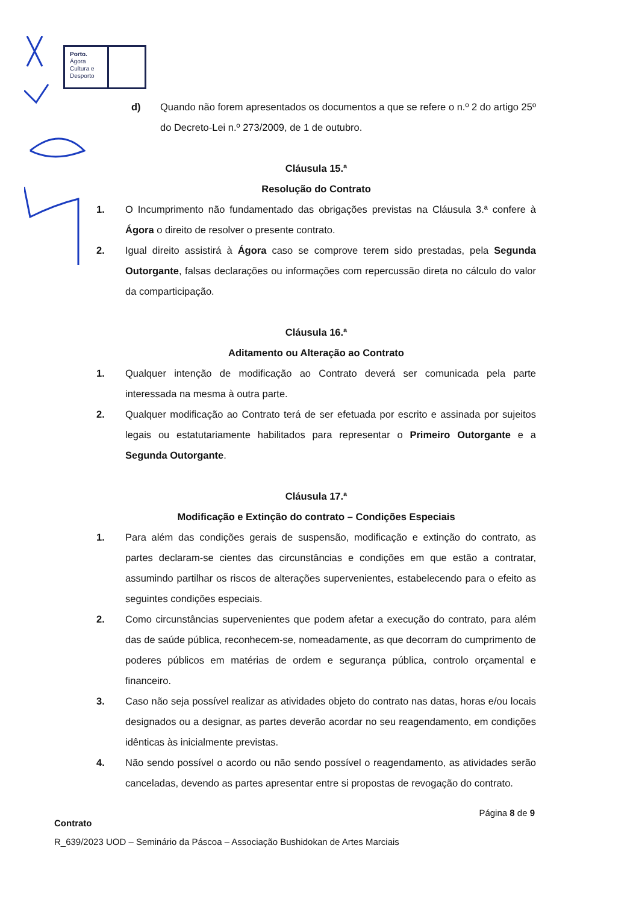Porto.
Ágora
Cultura e
Desporto
d) Quando não forem apresentados os documentos a que se refere o n.º 2 do artigo 25º do Decreto-Lei n.º 273/2009, de 1 de outubro.
Cláusula 15.ª
Resolução do Contrato
1. O Incumprimento não fundamentado das obrigações previstas na Cláusula 3.ª confere à Ágora o direito de resolver o presente contrato.
2. Igual direito assistirá à Ágora caso se comprove terem sido prestadas, pela Segunda Outorgante, falsas declarações ou informações com repercussão direta no cálculo do valor da comparticipação.
Cláusula 16.ª
Aditamento ou Alteração ao Contrato
1. Qualquer intenção de modificação ao Contrato deverá ser comunicada pela parte interessada na mesma à outra parte.
2. Qualquer modificação ao Contrato terá de ser efetuada por escrito e assinada por sujeitos legais ou estatutariamente habilitados para representar o Primeiro Outorgante e a Segunda Outorgante.
Cláusula 17.ª
Modificação e Extinção do contrato – Condições Especiais
1. Para além das condições gerais de suspensão, modificação e extinção do contrato, as partes declaram-se cientes das circunstâncias e condições em que estão a contratar, assumindo partilhar os riscos de alterações supervenientes, estabelecendo para o efeito as seguintes condições especiais.
2. Como circunstâncias supervenientes que podem afetar a execução do contrato, para além das de saúde pública, reconhecem-se, nomeadamente, as que decorram do cumprimento de poderes públicos em matérias de ordem e segurança pública, controlo orçamental e financeiro.
3. Caso não seja possível realizar as atividades objeto do contrato nas datas, horas e/ou locais designados ou a designar, as partes deverão acordar no seu reagendamento, em condições idênticas às inicialmente previstas.
4. Não sendo possível o acordo ou não sendo possível o reagendamento, as atividades serão canceladas, devendo as partes apresentar entre si propostas de revogação do contrato.
Página 8 de 9
Contrato
R_639/2023 UOD – Seminário da Páscoa – Associação Bushidokan de Artes Marciais